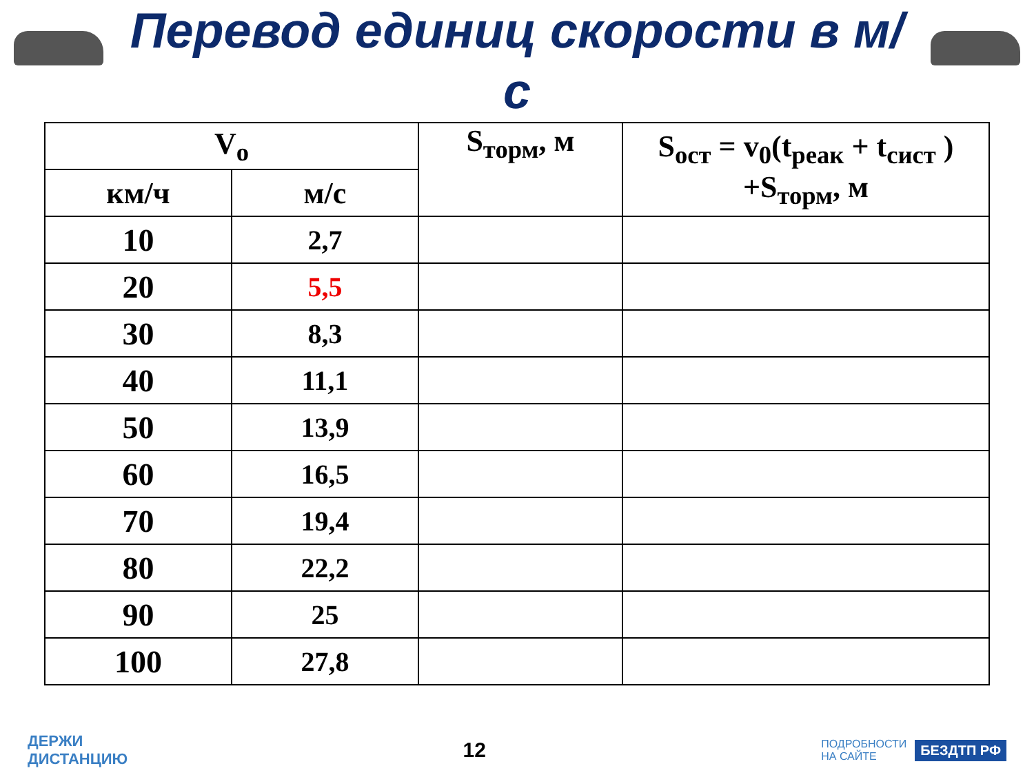Перевод единиц скорости в м/с
| V<sub>o</sub> | | S<sub>торм</sub>, м | S<sub>ост</sub> = v<sub>0</sub>(t<sub>реак</sub> + t<sub>сист</sub> ) +S<sub>торм</sub>, м |
| --- | --- | --- | --- |
| км/ч | м/с | | |
| 10 | 2,7 | | |
| 20 | 5,5 | | |
| 30 | 8,3 | | |
| 40 | 11,1 | | |
| 50 | 13,9 | | |
| 60 | 16,5 | | |
| 70 | 19,4 | | |
| 80 | 22,2 | | |
| 90 | 25 | | |
| 100 | 27,8 | | |
ДЕРЖИ
ДИСТАНЦИЮ
12
ПОДРОБНОСТИ
НА САЙТЕ БЕЗДТП РФ